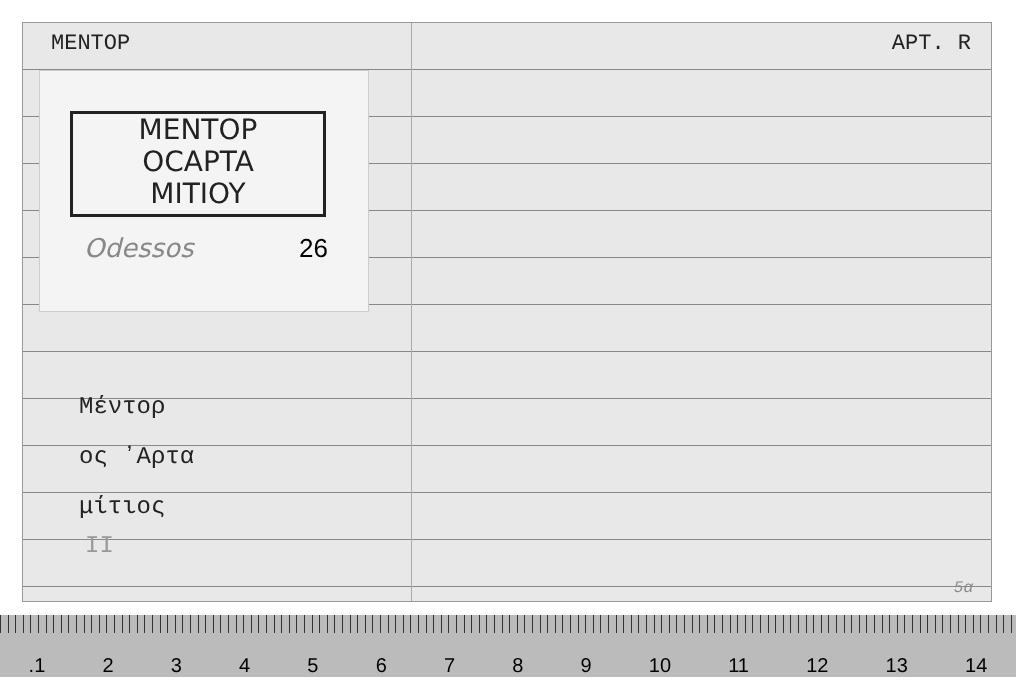MENTOP APT. R
MENTOP
OCAPTA
MITIOY
Odessos 26
Μέντορ
ος ʼΑρτα
μίτιος
II
5α
.1 23456789 10 11 12 13 14